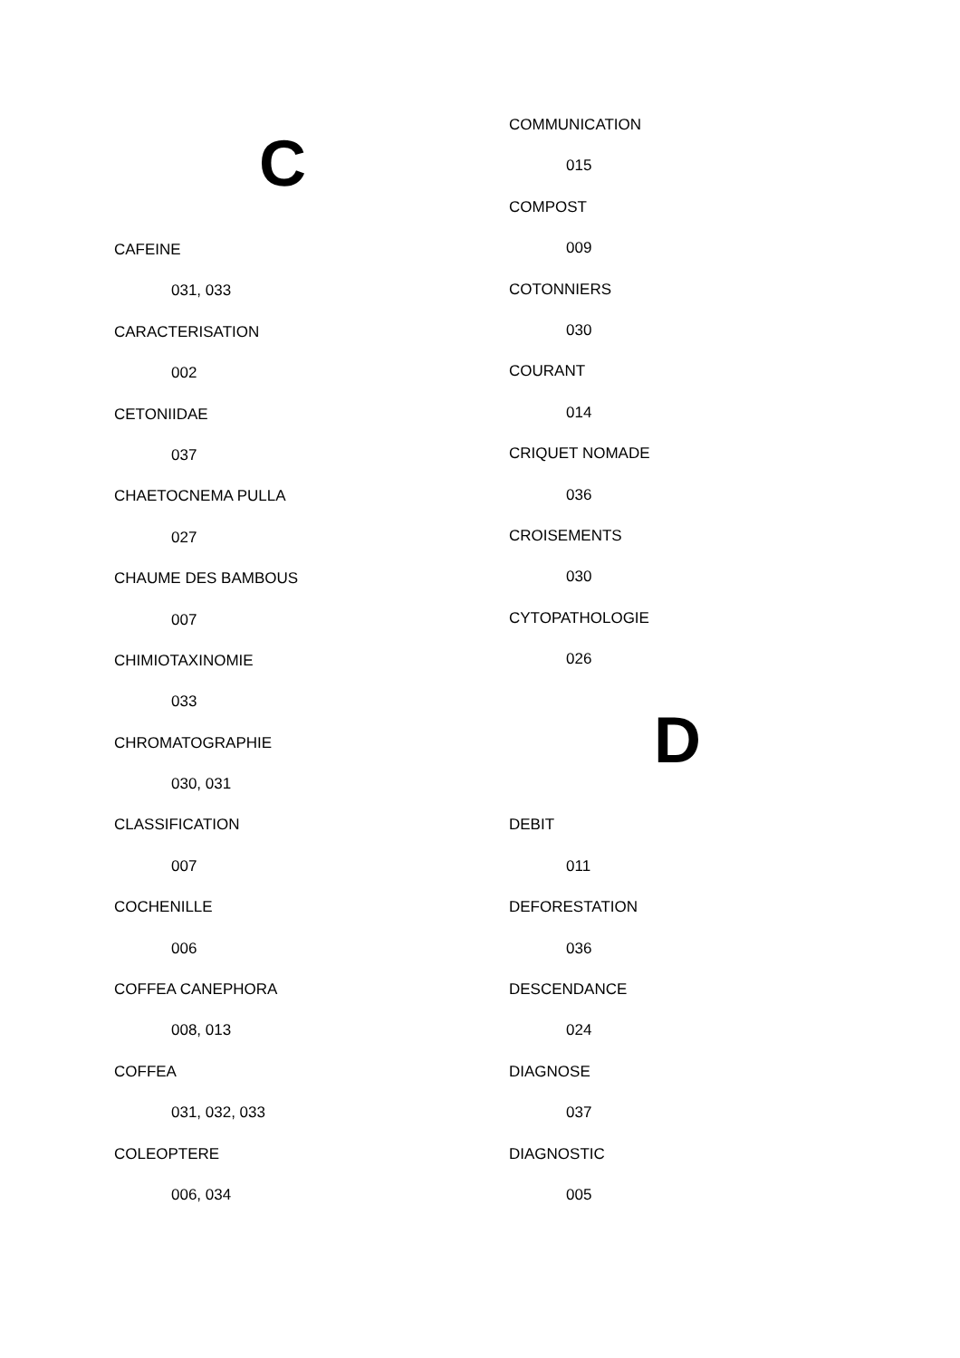C
CAFEINE
031, 033
CARACTERISATION
002
CETONIIDAE
037
CHAETOCNEMA PULLA
027
CHAUME DES BAMBOUS
007
CHIMIOTAXINOMIE
033
CHROMATOGRAPHIE
030, 031
CLASSIFICATION
007
COCHENILLE
006
COFFEA CANEPHORA
008, 013
COFFEA
031, 032, 033
COLEOPTERE
006, 034
COMMUNICATION
015
COMPOST
009
COTONNIERS
030
COURANT
014
CRIQUET NOMADE
036
CROISEMENTS
030
CYTOPATHOLOGIE
026
D
DEBIT
011
DEFORESTATION
036
DESCENDANCE
024
DIAGNOSE
037
DIAGNOSTIC
005